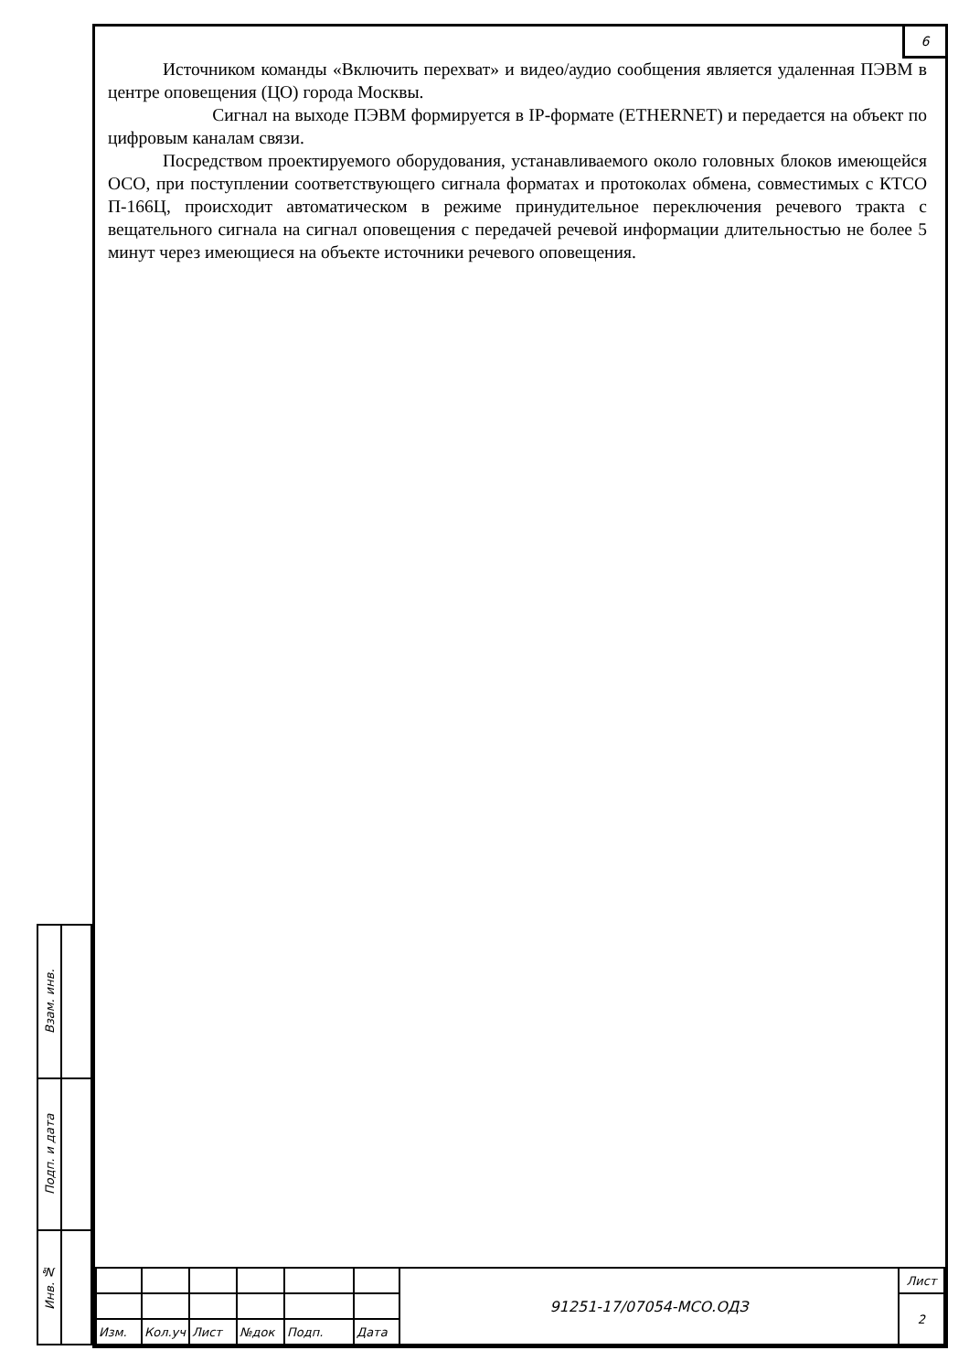| Взам. инв. | |
| Подп. и дата | |
| Инв. № | |
6
Источником команды «Включить перехват» и видео/аудио сообщения является удаленная ПЭВМ в центре оповещения (ЦО) города Москвы.
Сигнал на выходе ПЭВМ формируется в IP-формате (ETHERNET) и передается на объект по цифровым каналам связи.
Посредством проектируемого оборудования, устанавливаемого около головных блоков имеющейся ОСО, при поступлении соответствующего сигнала форматах и протоколах обмена, совместимых с КТСО П-166Ц, происходит автоматическом в режиме принудительное переключения речевого тракта с вещательного сигнала на сигнал оповещения с передачей речевой информации длительностью не более 5 минут через имеющиеся на объекте источники речевого оповещения.
| | | | | | | 91251-17/07054-МСО.ОДЗ | Лист |
| | | | | | | | 2 |
| Изм. | Кол.уч | Лист | №док | Подп. | Дата | | |